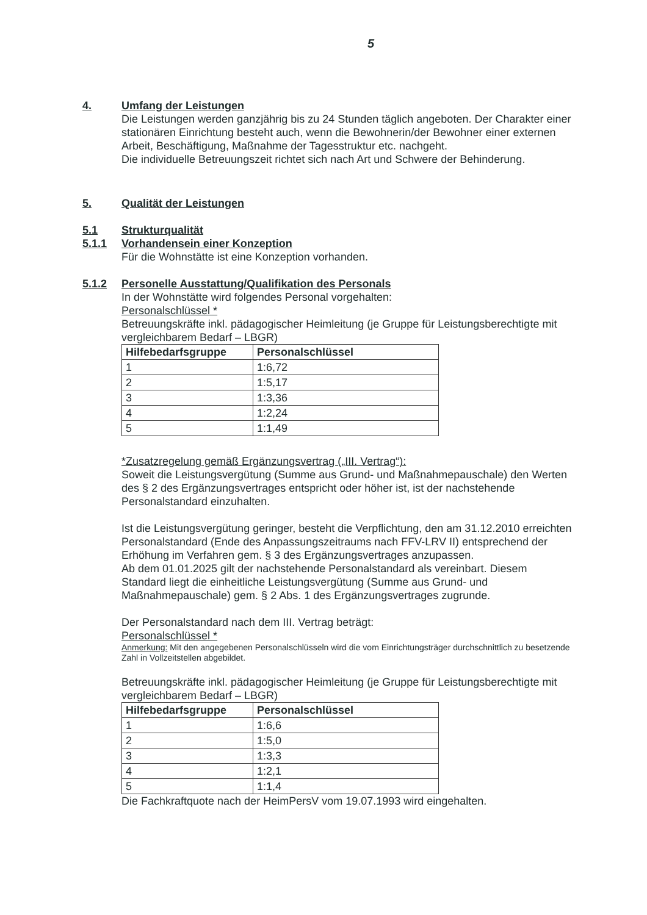5
4. Umfang der Leistungen
Die Leistungen werden ganzjährig bis zu 24 Stunden täglich angeboten. Der Charakter einer stationären Einrichtung besteht auch, wenn die Bewohnerin/der Bewohner einer externen Arbeit, Beschäftigung, Maßnahme der Tagesstruktur etc. nachgeht.
Die individuelle Betreuungszeit richtet sich nach Art und Schwere der Behinderung.
5. Qualität der Leistungen
5.1 Strukturqualität
5.1.1 Vorhandensein einer Konzeption
Für die Wohnstätte ist eine Konzeption vorhanden.
5.1.2 Personelle Ausstattung/Qualifikation des Personals
In der Wohnstätte wird folgendes Personal vorgehalten:
Personalschlüssel *
Betreuungskräfte inkl. pädagogischer Heimleitung (je Gruppe für Leistungsberechtigte mit vergleichbarem Bedarf – LBGR)
| Hilfebedarfsgruppe | Personalschlüssel |
| --- | --- |
| 1 | 1:6,72 |
| 2 | 1:5,17 |
| 3 | 1:3,36 |
| 4 | 1:2,24 |
| 5 | 1:1,49 |
*Zusatzregelung gemäß Ergänzungsvertrag („III. Vertrag“):
Soweit die Leistungsvergütung (Summe aus Grund- und Maßnahmepauschale) den Werten des § 2 des Ergänzungsvertrages entspricht oder höher ist, ist der nachstehende Personalstandard einzuhalten.
Ist die Leistungsvergütung geringer, besteht die Verpflichtung, den am 31.12.2010 erreichten Personalstandard (Ende des Anpassungszeitraums nach FFV-LRV II) entsprechend der Erhöhung im Verfahren gem. § 3 des Ergänzungsvertrages anzupassen.
Ab dem 01.01.2025 gilt der nachstehende Personalstandard als vereinbart. Diesem Standard liegt die einheitliche Leistungsvergütung (Summe aus Grund- und Maßnahmepauschale) gem. § 2 Abs. 1 des Ergänzungsvertrages zugrunde.
Der Personalstandard nach dem III. Vertrag beträgt:
Personalschlüssel *
Anmerkung: Mit den angegebenen Personalschlüsseln wird die vom Einrichtungsträger durchschnittlich zu besetzende Zahl in Vollzeitstellen abgebildet.
Betreuungskräfte inkl. pädagogischer Heimleitung (je Gruppe für Leistungsberechtigte mit vergleichbarem Bedarf – LBGR)
| Hilfebedarfsgruppe | Personalschlüssel |
| --- | --- |
| 1 | 1:6,6 |
| 2 | 1:5,0 |
| 3 | 1:3,3 |
| 4 | 1:2,1 |
| 5 | 1:1,4 |
Die Fachkraftquote nach der HeimPersV vom 19.07.1993 wird eingehalten.